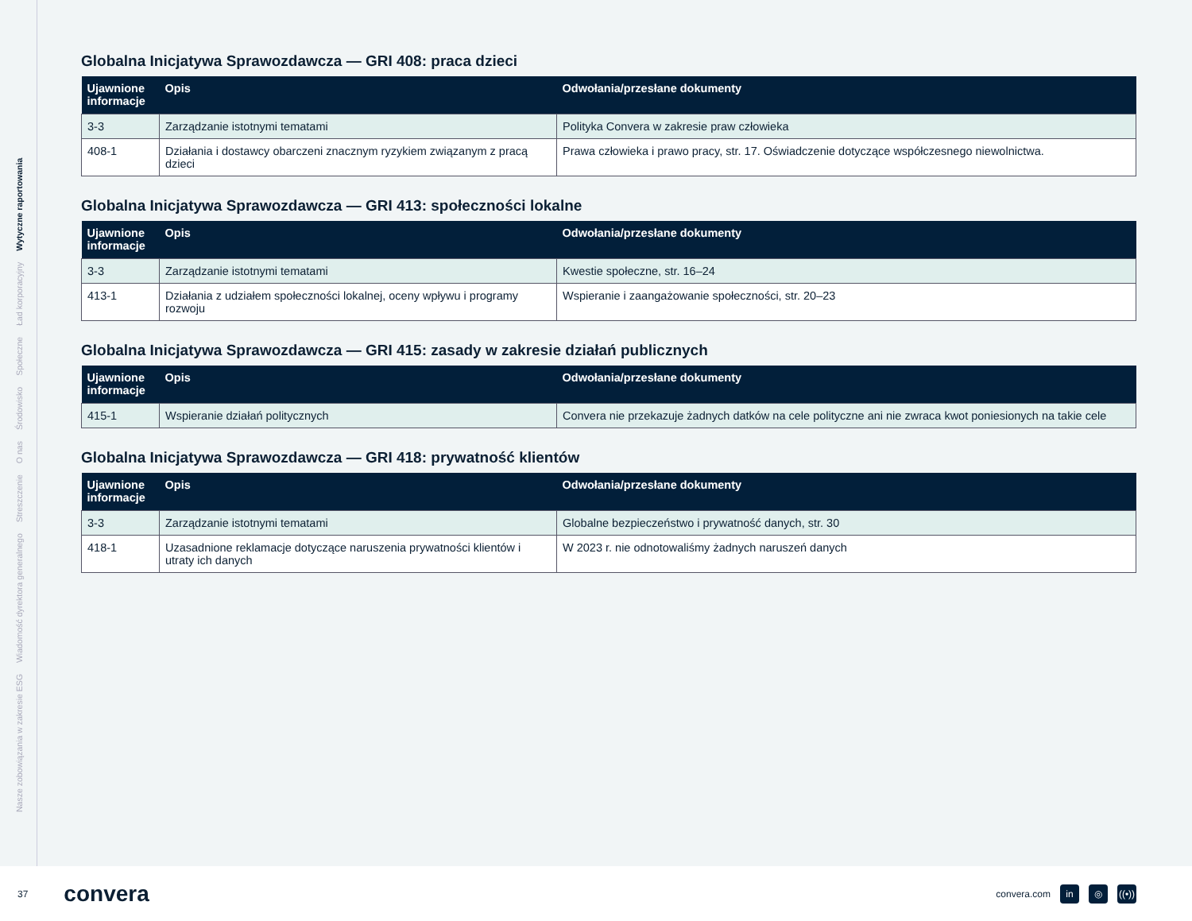Nasze zobowiązania w zakresie ESG Wiadomość dyrektora generalnego Streszczenie O nas Środowisko Społeczne Ład korporacyjny Wytyczne raportowania
Globalna Inicjatywa Sprawozdawcza — GRI 408: praca dzieci
| Ujawnione informacje | Opis | Odwołania/przesłane dokumenty |
| --- | --- | --- |
| 3-3 | Zarządzanie istotnymi tematami | Polityka Convera w zakresie praw człowieka |
| 408-1 | Działania i dostawcy obarczeni znacznym ryzykiem związanym z pracą dzieci | Prawa człowieka i prawo pracy, str. 17. Oświadczenie dotyczące współczesnego niewolnictwa. |
Globalna Inicjatywa Sprawozdawcza — GRI 413: społeczności lokalne
| Ujawnione informacje | Opis | Odwołania/przesłane dokumenty |
| --- | --- | --- |
| 3-3 | Zarządzanie istotnymi tematami | Kwestie społeczne, str. 16–24 |
| 413-1 | Działania z udziałem społeczności lokalnej, oceny wpływu i programy rozwoju | Wspieranie i zaangażowanie społeczności, str. 20–23 |
Globalna Inicjatywa Sprawozdawcza — GRI 415: zasady w zakresie działań publicznych
| Ujawnione informacje | Opis | Odwołania/przesłane dokumenty |
| --- | --- | --- |
| 415-1 | Wspieranie działań politycznych | Convera nie przekazuje żadnych datków na cele polityczne ani nie zwraca kwot poniesionych na takie cele |
Globalna Inicjatywa Sprawozdawcza — GRI 418: prywatność klientów
| Ujawnione informacje | Opis | Odwołania/przesłane dokumenty |
| --- | --- | --- |
| 3-3 | Zarządzanie istotnymi tematami | Globalne bezpieczeństwo i prywatność danych, str. 30 |
| 418-1 | Uzasadnione reklamacje dotyczące naruszenia prywatności klientów i utraty ich danych | W 2023 r. nie odnotowaliśmy żadnych naruszeń danych |
37 convera convera.com in ◎ ((•))